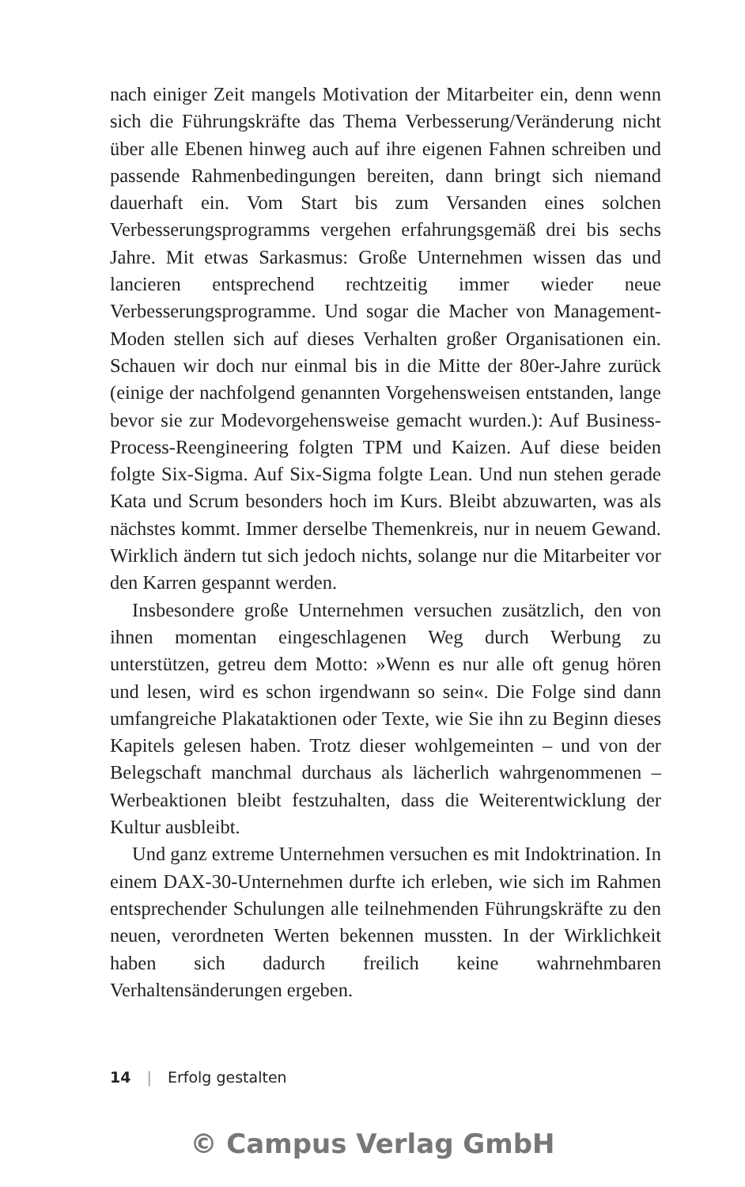nach einiger Zeit mangels Motivation der Mitarbeiter ein, denn wenn sich die Führungskräfte das Thema Verbesserung/Veränderung nicht über alle Ebenen hinweg auch auf ihre eigenen Fahnen schreiben und passende Rahmenbedingungen bereiten, dann bringt sich niemand dauerhaft ein. Vom Start bis zum Versanden eines solchen Verbesserungsprogramms vergehen erfahrungsgemäß drei bis sechs Jahre. Mit etwas Sarkasmus: Große Unternehmen wissen das und lancieren entsprechend rechtzeitig immer wieder neue Verbesserungsprogramme. Und sogar die Macher von Management-Moden stellen sich auf dieses Verhalten großer Organisationen ein. Schauen wir doch nur einmal bis in die Mitte der 80er-Jahre zurück (einige der nachfolgend genannten Vorgehensweisen entstanden, lange bevor sie zur Modevorgehensweise gemacht wurden.): Auf Business-Process-Reengineering folgten TPM und Kaizen. Auf diese beiden folgte Six-Sigma. Auf Six-Sigma folgte Lean. Und nun stehen gerade Kata und Scrum besonders hoch im Kurs. Bleibt abzuwarten, was als nächstes kommt. Immer derselbe Themenkreis, nur in neuem Gewand. Wirklich ändern tut sich jedoch nichts, solange nur die Mitarbeiter vor den Karren gespannt werden.
Insbesondere große Unternehmen versuchen zusätzlich, den von ihnen momentan eingeschlagenen Weg durch Werbung zu unterstützen, getreu dem Motto: »Wenn es nur alle oft genug hören und lesen, wird es schon irgendwann so sein«. Die Folge sind dann umfangreiche Plakataktionen oder Texte, wie Sie ihn zu Beginn dieses Kapitels gelesen haben. Trotz dieser wohlgemeinten – und von der Belegschaft manchmal durchaus als lächerlich wahrgenommenen – Werbeaktionen bleibt festzuhalten, dass die Weiterentwicklung der Kultur ausbleibt.
Und ganz extreme Unternehmen versuchen es mit Indoktrination. In einem DAX-30-Unternehmen durfte ich erleben, wie sich im Rahmen entsprechender Schulungen alle teilnehmenden Führungskräfte zu den neuen, verordneten Werten bekennen mussten. In der Wirklichkeit haben sich dadurch freilich keine wahrnehmbaren Verhaltensänderungen ergeben.
14 | Erfolg gestalten
© Campus Verlag GmbH